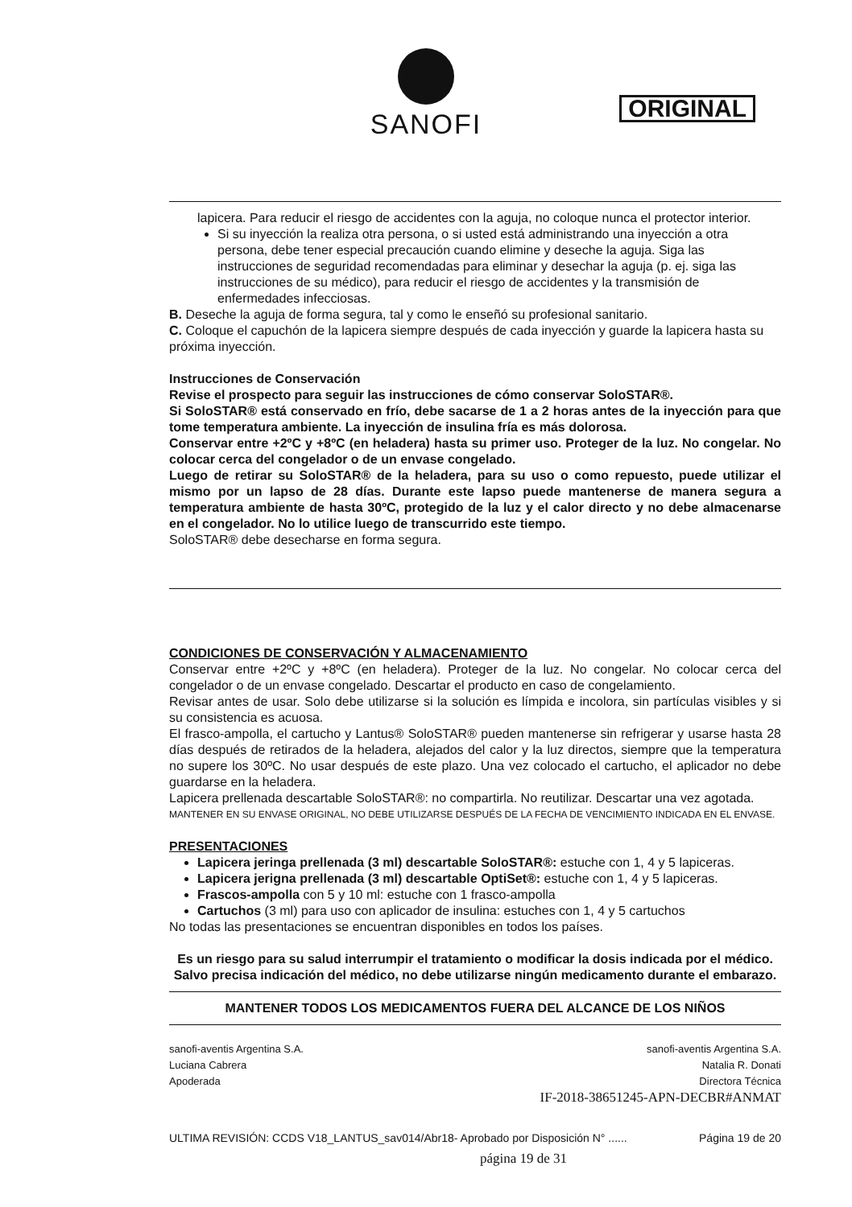SANOFI
ORIGINAL
lapicera. Para reducir el riesgo de accidentes con la aguja, no coloque nunca el protector interior.
Si su inyección la realiza otra persona, o si usted está administrando una inyección a otra persona, debe tener especial precaución cuando elimine y deseche la aguja. Siga las instrucciones de seguridad recomendadas para eliminar y desechar la aguja (p. ej. siga las instrucciones de su médico), para reducir el riesgo de accidentes y la transmisión de enfermedades infecciosas.
B. Deseche la aguja de forma segura, tal y como le enseñó su profesional sanitario.
C. Coloque el capuchón de la lapicera siempre después de cada inyección y guarde la lapicera hasta su próxima inyección.
Instrucciones de Conservación
Revise el prospecto para seguir las instrucciones de cómo conservar SoloSTAR®.
Si SoloSTAR® está conservado en frío, debe sacarse de 1 a 2 horas antes de la inyección para que tome temperatura ambiente. La inyección de insulina fría es más dolorosa.
Conservar entre +2ºC y +8ºC (en heladera) hasta su primer uso. Proteger de la luz. No congelar. No colocar cerca del congelador o de un envase congelado.
Luego de retirar su SoloSTAR® de la heladera, para su uso o como repuesto, puede utilizar el mismo por un lapso de 28 días. Durante este lapso puede mantenerse de manera segura a temperatura ambiente de hasta 30ºC, protegido de la luz y el calor directo y no debe almacenarse en el congelador. No lo utilice luego de transcurrido este tiempo.
SoloSTAR® debe desecharse en forma segura.
CONDICIONES DE CONSERVACIÓN Y ALMACENAMIENTO
Conservar entre +2ºC y +8ºC (en heladera). Proteger de la luz. No congelar. No colocar cerca del congelador o de un envase congelado. Descartar el producto en caso de congelamiento.
Revisar antes de usar. Solo debe utilizarse si la solución es límpida e incolora, sin partículas visibles y si su consistencia es acuosa.
El frasco-ampolla, el cartucho y Lantus® SoloSTAR® pueden mantenerse sin refrigerar y usarse hasta 28 días después de retirados de la heladera, alejados del calor y la luz directos, siempre que la temperatura no supere los 30ºC. No usar después de este plazo. Una vez colocado el cartucho, el aplicador no debe guardarse en la heladera.
Lapicera prellenada descartable SoloSTAR®: no compartirla. No reutilizar. Descartar una vez agotada.
MANTENER EN SU ENVASE ORIGINAL, NO DEBE UTILIZARSE DESPUÉS DE LA FECHA DE VENCIMIENTO INDICADA EN EL ENVASE.
PRESENTACIONES
Lapicera jeringa prellenada (3 ml) descartable SoloSTAR®: estuche con 1, 4 y 5 lapiceras.
Lapicera jerigna prellenada (3 ml) descartable OptiSet®: estuche con 1, 4 y 5 lapiceras.
Frascos-ampolla con 5 y 10 ml: estuche con 1 frasco-ampolla
Cartuchos (3 ml) para uso con aplicador de insulina: estuches con 1, 4 y 5 cartuchos
No todas las presentaciones se encuentran disponibles en todos los países.
Es un riesgo para su salud interrumpir el tratamiento o modificar la dosis indicada por el médico.
Salvo precisa indicación del médico, no debe utilizarse ningún medicamento durante el embarazo.
MANTENER TODOS LOS MEDICAMENTOS FUERA DEL ALCANCE DE LOS NIÑOS
sanofi-aventis Argentina S.A.
Luciana Cabrera
Apoderada
sanofi-aventis Argentina S.A.
Natalia R. Donati
Directora Técnica
IF-2018-38651245-APN-DECBR#ANMAT
ULTIMA REVISIÓN: CCDS V18_LANTUS_sav014/Abr18- Aprobado por Disposición N° ......
Página 19 de 20
página 19 de 31